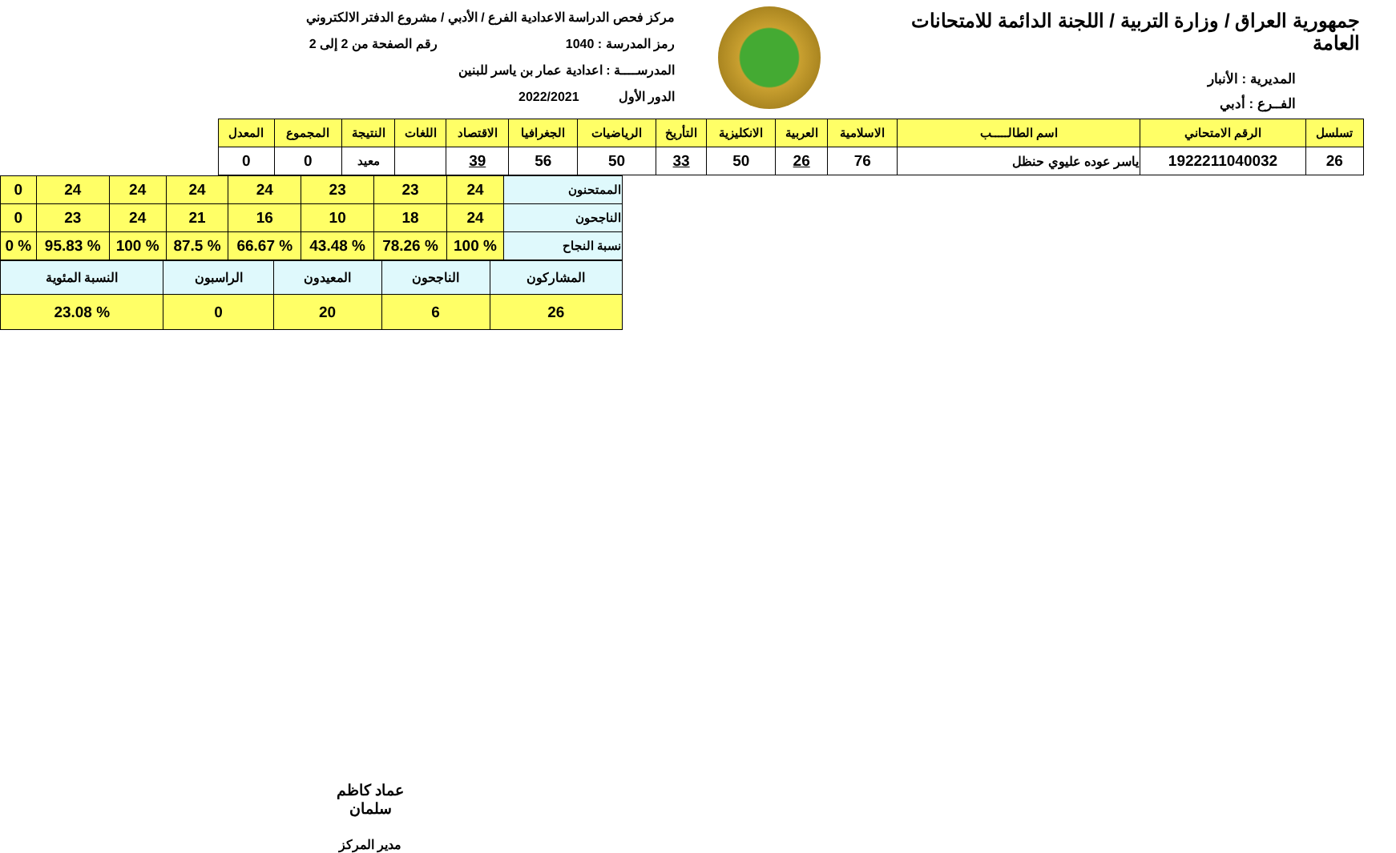جمهورية العراق / وزارة التربية / اللجنة الدائمة للامتحانات العامة
المديرية : الأنبار
الفــرع : أدبي
مركز فحص الدراسة الاعدادية الفرع / الأدبي / مشروع الدفتر الالكتروني
رمز المدرسة : 1040 رقم الصفحة من 2 إلى 2
المدرســــة : اعدادية عمار بن ياسر للبنين
الدور الأول 2022/2021
| تسلسل | الرقم الامتحاني | اسم الطالـــــب | الاسلامية | العربية | الانكليزية | التأريخ | الرياضيات | الجغرافيا | الاقتصاد | اللغات | النتيجة | المجموع | المعدل |
| --- | --- | --- | --- | --- | --- | --- | --- | --- | --- | --- | --- | --- | --- |
| 26 | 1922211040032 | ياسر عوده عليوي حنظل | 76 | 26 | 50 | 33 | 50 | 56 | 39 | | معيد | 0 | 0 |
| الممتحنون | 24 | 23 | 23 | 24 | 24 | 24 | 24 | 0 |
| الناجحون | 24 | 18 | 10 | 16 | 21 | 24 | 23 | 0 |
| نسبة النجاح | % 100 | % 78.26 | % 43.48 | % 66.67 | % 87.5 | % 100 | % 95.83 | % 0 |
| المشاركون | الناجحون | المعيدون | الراسبون | النسبة المئوية |
| 26 | 6 | 20 | 0 | % 23.08 |
عماد كاظم سلمان
مدير المركز